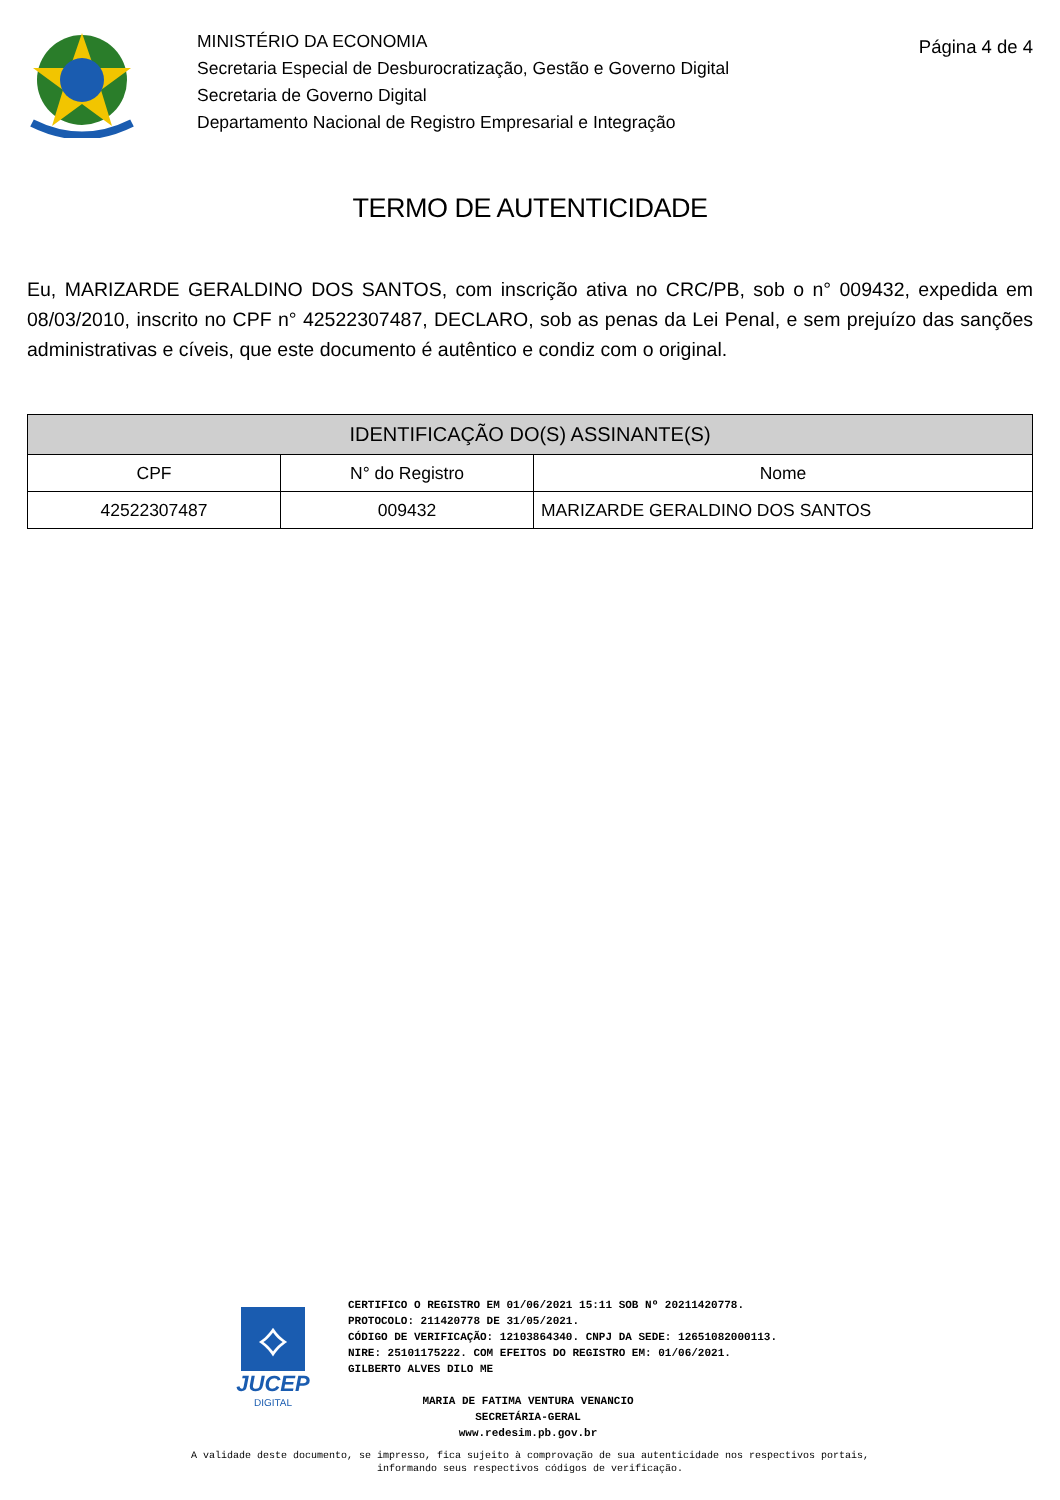MINISTÉRIO DA ECONOMIA
Secretaria Especial de Desburocratização, Gestão e Governo Digital
Secretaria de Governo Digital
Departamento Nacional de Registro Empresarial e Integração
Página 4 de 4
TERMO DE AUTENTICIDADE
Eu, MARIZARDE GERALDINO DOS SANTOS, com inscrição ativa no CRC/PB, sob o n° 009432, expedida em 08/03/2010, inscrito no CPF n° 42522307487, DECLARO, sob as penas da Lei Penal, e sem prejuízo das sanções administrativas e cíveis, que este documento é autêntico e condiz com o original.
| IDENTIFICAÇÃO DO(S) ASSINANTE(S) | | |
| --- | --- | --- |
| CPF | N° do Registro | Nome |
| 42522307487 | 009432 | MARIZARDE GERALDINO DOS SANTOS |
⟡
JUCEP
DIGITAL
CERTIFICO O REGISTRO EM 01/06/2021 15:11 SOB Nº 20211420778.
PROTOCOLO: 211420778 DE 31/05/2021.
CÓDIGO DE VERIFICAÇÃO: 12103864340. CNPJ DA SEDE: 12651082000113.
NIRE: 25101175222. COM EFEITOS DO REGISTRO EM: 01/06/2021.
GILBERTO ALVES DILO ME
MARIA DE FATIMA VENTURA VENANCIO
SECRETÁRIA-GERAL
www.redesim.pb.gov.br
A validade deste documento, se impresso, fica sujeito à comprovação de sua autenticidade nos respectivos portais,
informando seus respectivos códigos de verificação.